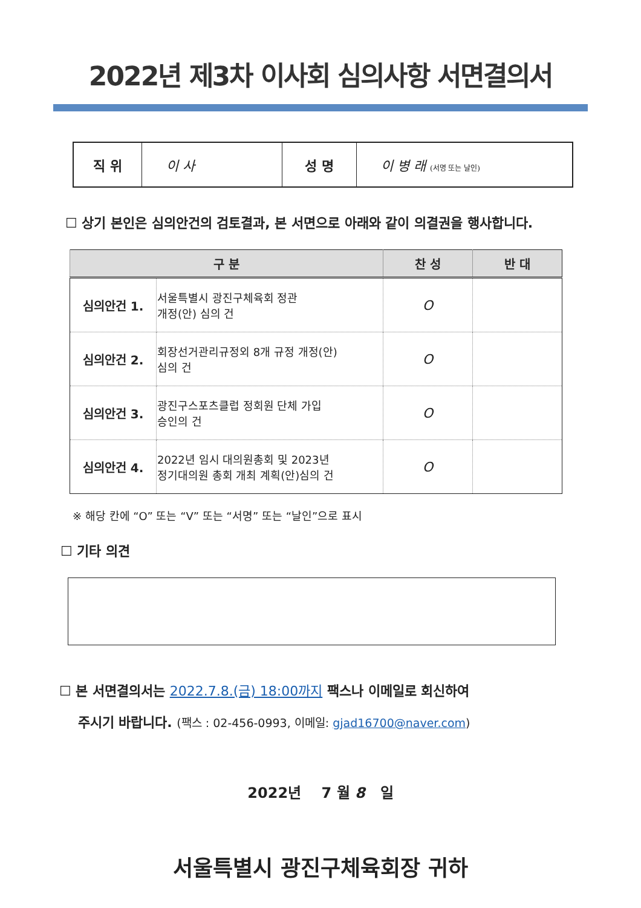2022년 제3차 이사회 심의사항 서면결의서
| 직 위 | 이 사 | 성 명 | 이 병 래 (서명 또는 날인) |
☐ 상기 본인은 심의안건의 검토결과, 본 서면으로 아래와 같이 의결권을 행사합니다.
| 구 분 | | 찬 성 | 반 대 |
| --- | --- | --- | --- |
| 심의안건 1. | 서울특별시 광진구체육회 정관 개정(안) 심의 건 | O | |
| 심의안건 2. | 회장선거관리규정외 8개 규정 개정(안) 심의 건 | O | |
| 심의안건 3. | 광진구스포츠클럽 정회원 단체 가입 승인의 건 | O | |
| 심의안건 4. | 2022년 임시 대의원총회 및 2023년 정기대의원 총회 개최 계획(안)심의 건 | O | |
※ 해당 칸에 “O” 또는 “V” 또는 “서명” 또는 “날인”으로 표시
☐ 기타 의견
☐ 본 서면결의서는 2022.7.8.(금) 18:00까지 팩스나 이메일로 회신하여
주시기 바랍니다. (팩스 : 02-456-0993, 이메일: gjad16700@naver.com)
2022년 7 월 8 일
서울특별시 광진구체육회장 귀하